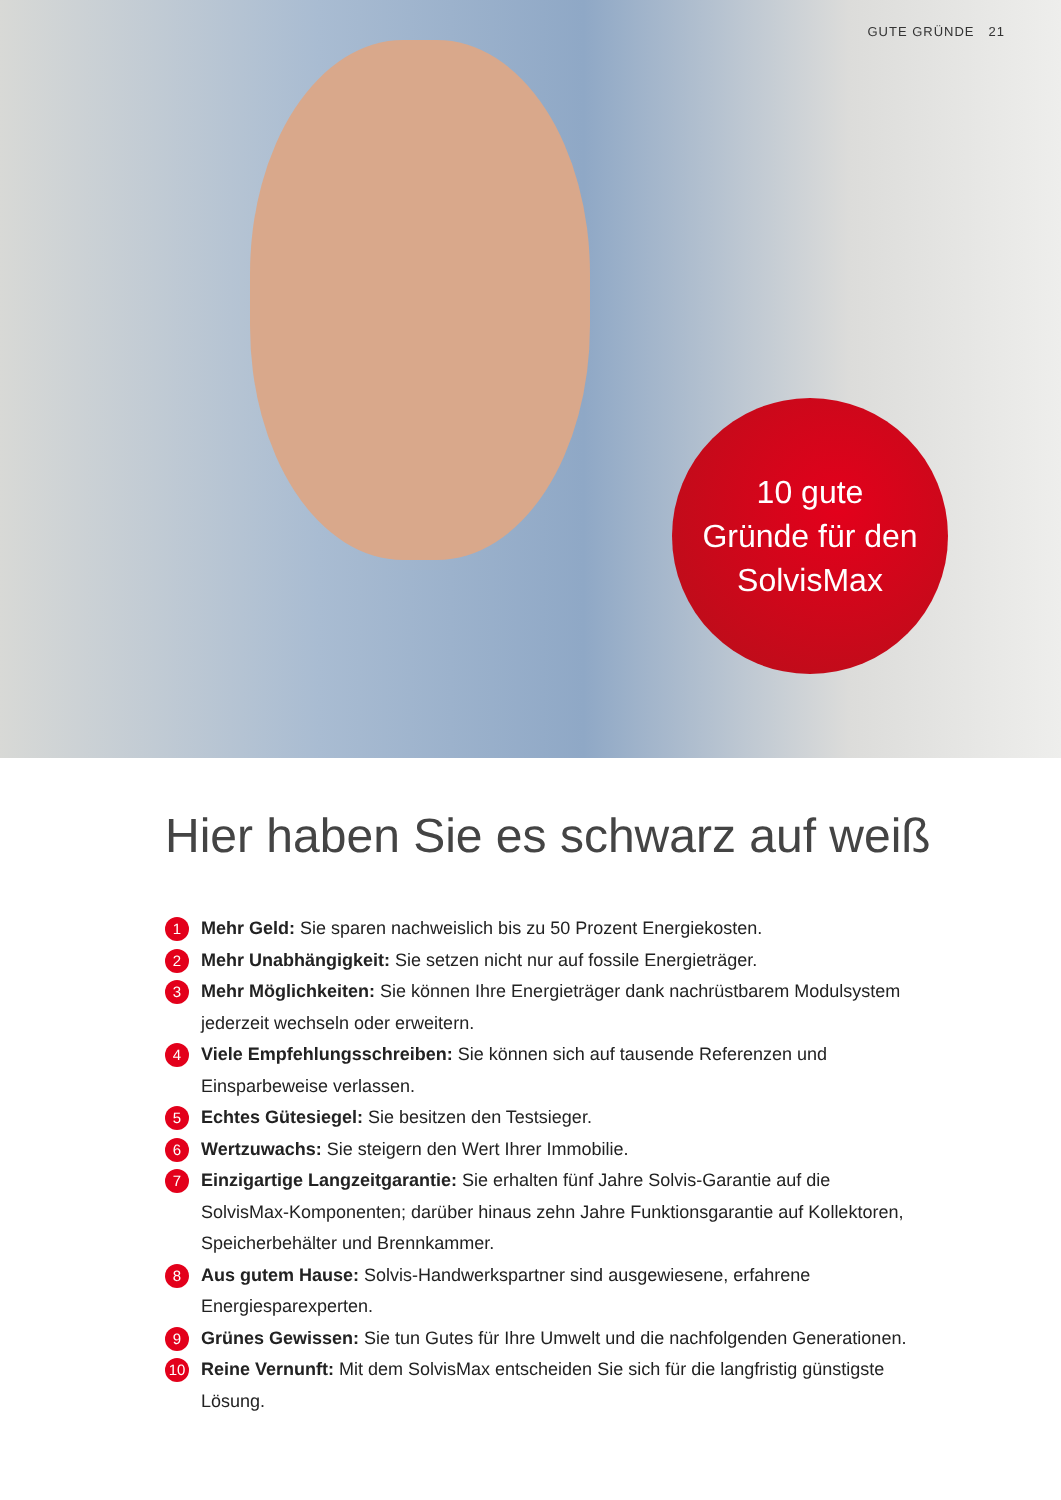GUTE GRÜNDE 21
10 gute
Gründe für den
SolvisMax
Hier haben Sie es schwarz auf weiß
1
Mehr Geld: Sie sparen nachweislich bis zu 50 Prozent Energiekosten.
2
Mehr Unabhängigkeit: Sie setzen nicht nur auf fossile Energieträger.
3
Mehr Möglichkeiten: Sie können Ihre Energieträger dank nachrüstbarem Modulsystem jederzeit wechseln oder erweitern.
4
Viele Empfehlungsschreiben: Sie können sich auf tausende Referenzen und Einsparbeweise verlassen.
5
Echtes Gütesiegel: Sie besitzen den Testsieger.
6
Wertzuwachs: Sie steigern den Wert Ihrer Immobilie.
7
Einzigartige Langzeitgarantie: Sie erhalten fünf Jahre Solvis-Garantie auf die SolvisMax-Komponenten; darüber hinaus zehn Jahre Funktionsgarantie auf Kollektoren, Speicherbehälter und Brennkammer.
8
Aus gutem Hause: Solvis-Handwerkspartner sind ausgewiesene, erfahrene Energiesparexperten.
9
Grünes Gewissen: Sie tun Gutes für Ihre Umwelt und die nachfolgenden Generationen.
10
Reine Vernunft: Mit dem SolvisMax entscheiden Sie sich für die langfristig günstigste Lösung.